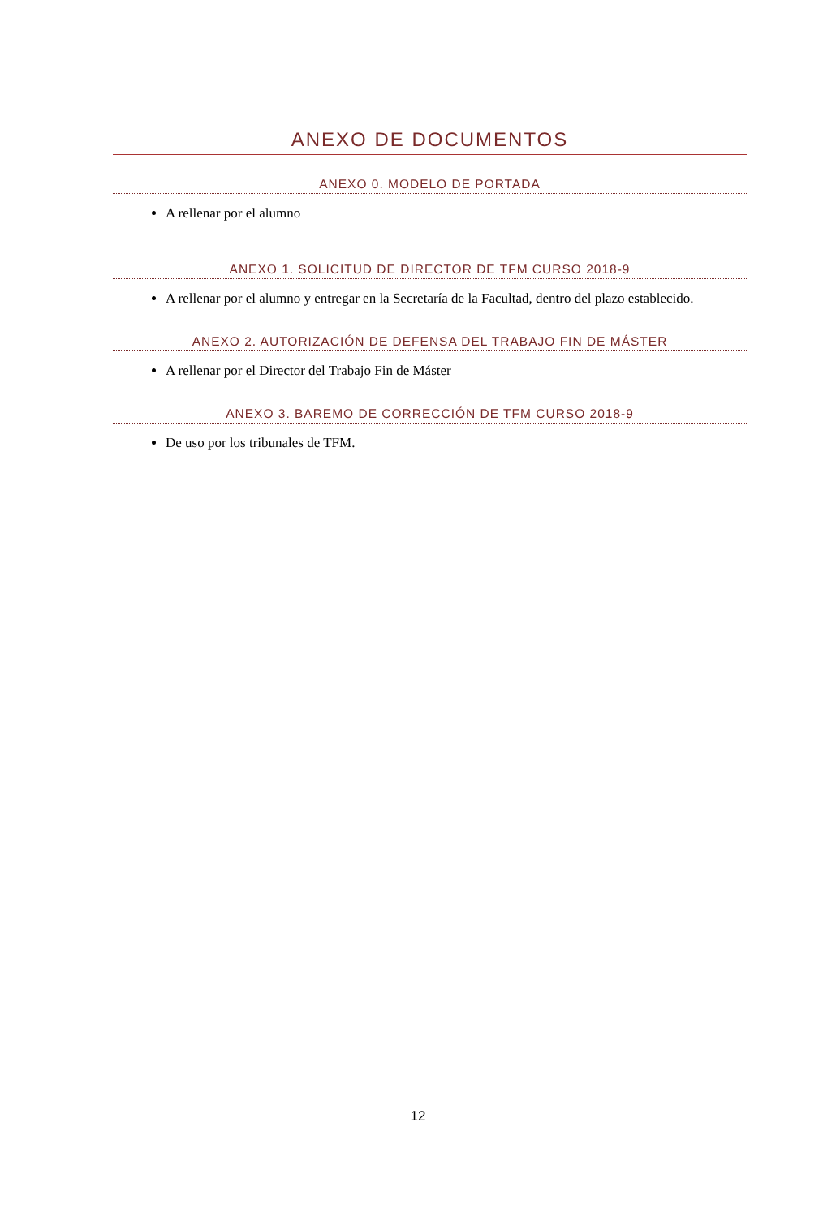ANEXO DE DOCUMENTOS
ANEXO 0. MODELO DE PORTADA
A rellenar por el alumno
ANEXO 1. SOLICITUD DE DIRECTOR DE TFM CURSO 2018-9
A rellenar por el alumno y entregar en la Secretaría de la Facultad, dentro del plazo establecido.
ANEXO 2. AUTORIZACIÓN DE DEFENSA DEL TRABAJO FIN DE MÁSTER
A rellenar por el Director del Trabajo Fin de Máster
ANEXO 3. BAREMO DE CORRECCIÓN DE TFM CURSO 2018-9
De uso por los tribunales de TFM.
12